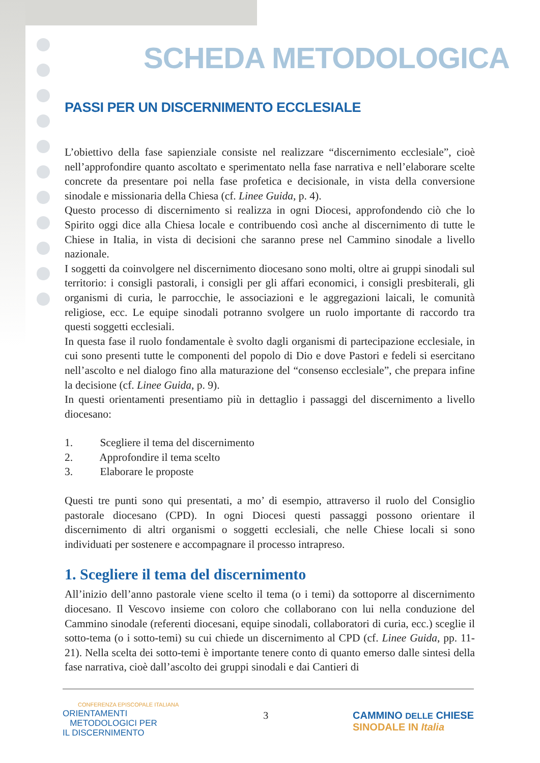SCHEDA METODOLOGICA
PASSI PER UN DISCERNIMENTO ECCLESIALE
L’obiettivo della fase sapienziale consiste nel realizzare “discernimento ecclesiale”, cioè nell’approfondire quanto ascoltato e sperimentato nella fase narrativa e nell’elaborare scelte concrete da presentare poi nella fase profetica e decisionale, in vista della conversione sinodale e missionaria della Chiesa (cf. Linee Guida, p. 4).
Questo processo di discernimento si realizza in ogni Diocesi, approfondendo ciò che lo Spirito oggi dice alla Chiesa locale e contribuendo così anche al discernimento di tutte le Chiese in Italia, in vista di decisioni che saranno prese nel Cammino sinodale a livello nazionale.
I soggetti da coinvolgere nel discernimento diocesano sono molti, oltre ai gruppi sinodali sul territorio: i consigli pastorali, i consigli per gli affari economici, i consigli presbiterali, gli organismi di curia, le parrocchie, le associazioni e le aggregazioni laicali, le comunità religiose, ecc. Le equipe sinodali potranno svolgere un ruolo importante di raccordo tra questi soggetti ecclesiali.
In questa fase il ruolo fondamentale è svolto dagli organismi di partecipazione ecclesiale, in cui sono presenti tutte le componenti del popolo di Dio e dove Pastori e fedeli si esercitano nell’ascolto e nel dialogo fino alla maturazione del “consenso ecclesiale”, che prepara infine la decisione (cf. Linee Guida, p. 9).
In questi orientamenti presentiamo più in dettaglio i passaggi del discernimento a livello diocesano:
1. Scegliere il tema del discernimento
2. Approfondire il tema scelto
3. Elaborare le proposte
Questi tre punti sono qui presentati, a mo’ di esempio, attraverso il ruolo del Consiglio pastorale diocesano (CPD). In ogni Diocesi questi passaggi possono orientare il discernimento di altri organismi o soggetti ecclesiali, che nelle Chiese locali si sono individuati per sostenere e accompagnare il processo intrapreso.
1. Scegliere il tema del discernimento
All’inizio dell’anno pastorale viene scelto il tema (o i temi) da sottoporre al discernimento diocesano. Il Vescovo insieme con coloro che collaborano con lui nella conduzione del Cammino sinodale (referenti diocesani, equipe sinodali, collaboratori di curia, ecc.) sceglie il sotto-tema (o i sotto-temi) su cui chiede un discernimento al CPD (cf. Linee Guida, pp. 11-21). Nella scelta dei sotto-temi è importante tenere conto di quanto emerso dalle sintesi della fase narrativa, cioè dall’ascolto dei gruppi sinodali e dai Cantieri di
CONFERENZA EPISCOPALE ITALIANA
ORIENTAMENTI
METODOLOGICI PER
IL DISCERNIMENTO
3 CAMMINO DELLE CHIESE
SINODALE IN Italia